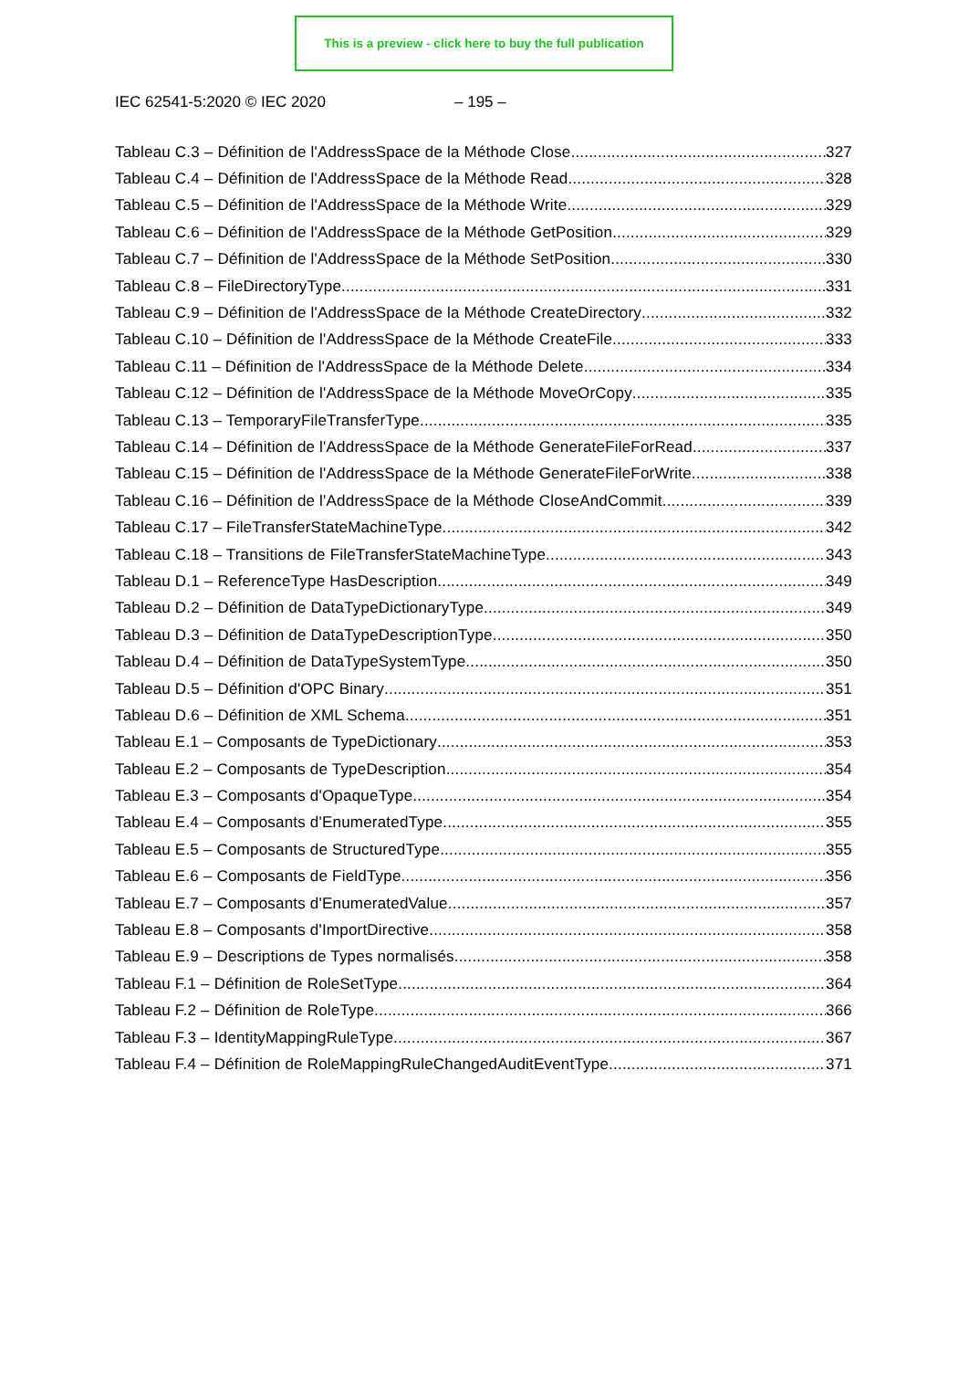This is a preview - click here to buy the full publication
IEC 62541-5:2020 © IEC 2020 – 195 –
Tableau C.3 – Définition de l'AddressSpace de la Méthode Close 327
Tableau C.4 – Définition de l'AddressSpace de la Méthode Read 328
Tableau C.5 – Définition de l'AddressSpace de la Méthode Write 329
Tableau C.6 – Définition de l'AddressSpace de la Méthode GetPosition 329
Tableau C.7 – Définition de l'AddressSpace de la Méthode SetPosition 330
Tableau C.8 – FileDirectoryType 331
Tableau C.9 – Définition de l'AddressSpace de la Méthode CreateDirectory 332
Tableau C.10 – Définition de l'AddressSpace de la Méthode CreateFile 333
Tableau C.11 – Définition de l'AddressSpace de la Méthode Delete 334
Tableau C.12 – Définition de l'AddressSpace de la Méthode MoveOrCopy 335
Tableau C.13 – TemporaryFileTransferType 335
Tableau C.14 – Définition de l'AddressSpace de la Méthode GenerateFileForRead 337
Tableau C.15 – Définition de l'AddressSpace de la Méthode GenerateFileForWrite 338
Tableau C.16 – Définition de l'AddressSpace de la Méthode CloseAndCommit 339
Tableau C.17 – FileTransferStateMachineType 342
Tableau C.18 – Transitions de FileTransferStateMachineType 343
Tableau D.1 – ReferenceType HasDescription 349
Tableau D.2 – Définition de DataTypeDictionaryType 349
Tableau D.3 – Définition de DataTypeDescriptionType 350
Tableau D.4 – Définition de DataTypeSystemType 350
Tableau D.5 – Définition d'OPC Binary 351
Tableau D.6 – Définition de XML Schema 351
Tableau E.1 – Composants de TypeDictionary 353
Tableau E.2 – Composants de TypeDescription 354
Tableau E.3 – Composants d'OpaqueType 354
Tableau E.4 – Composants d'EnumeratedType 355
Tableau E.5 – Composants de StructuredType 355
Tableau E.6 – Composants de FieldType 356
Tableau E.7 – Composants d'EnumeratedValue 357
Tableau E.8 – Composants d'ImportDirective 358
Tableau E.9 – Descriptions de Types normalisés 358
Tableau F.1 – Définition de RoleSetType 364
Tableau F.2 – Définition de RoleType 366
Tableau F.3 – IdentityMappingRuleType 367
Tableau F.4 – Définition de RoleMappingRuleChangedAuditEventType 371